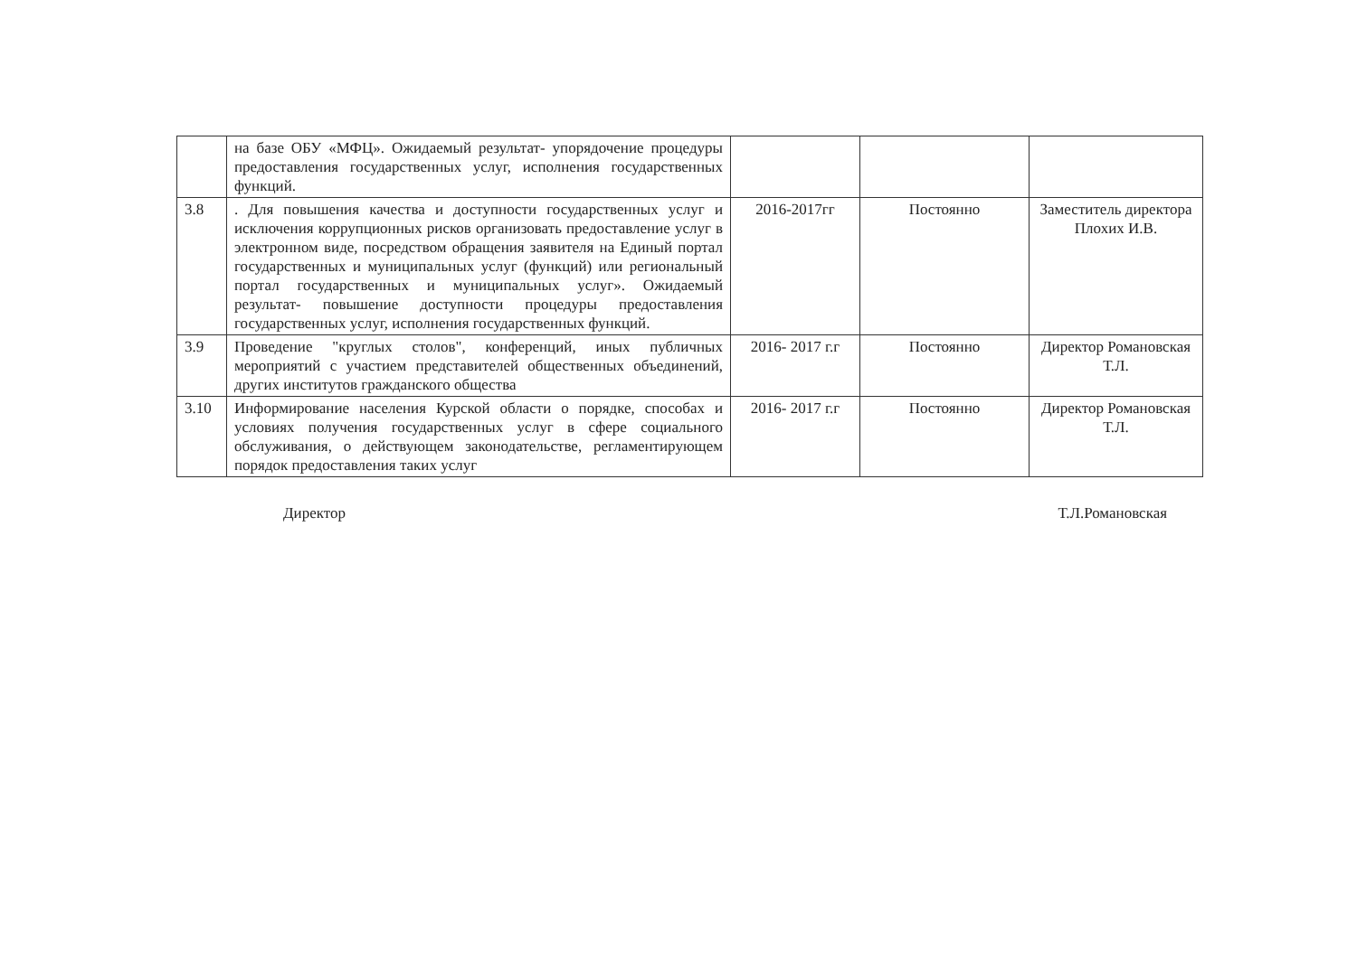| | на базе ОБУ «МФЦ». Ожидаемый результат- упорядочение процедуры предоставления государственных услуг, исполнения государственных функций. | | | |
| 3.8 | . Для повышения качества и доступности государственных услуг и исключения коррупционных рисков организовать предоставление услуг в электронном виде, посредством обращения заявителя на Единый портал государственных и муниципальных услуг (функций) или региональный портал государственных и муниципальных услуг». Ожидаемый результат- повышение доступности процедуры предоставления государственных услуг, исполнения государственных функций. | 2016-2017гг | Постоянно | Заместитель директора Плохих И.В. |
| 3.9 | Проведение "круглых столов", конференций, иных публичных мероприятий с участием представителей общественных объединений, других институтов гражданского общества | 2016- 2017 г.г | Постоянно | Директор Романовская Т.Л. |
| 3.10 | Информирование населения Курской области о порядке, способах и условиях получения государственных услуг в сфере социального обслуживания, о действующем законодательстве, регламентирующем порядок предоставления таких услуг | 2016- 2017 г.г | Постоянно | Директор Романовская Т.Л. |
Директор Т.Л.Романовская